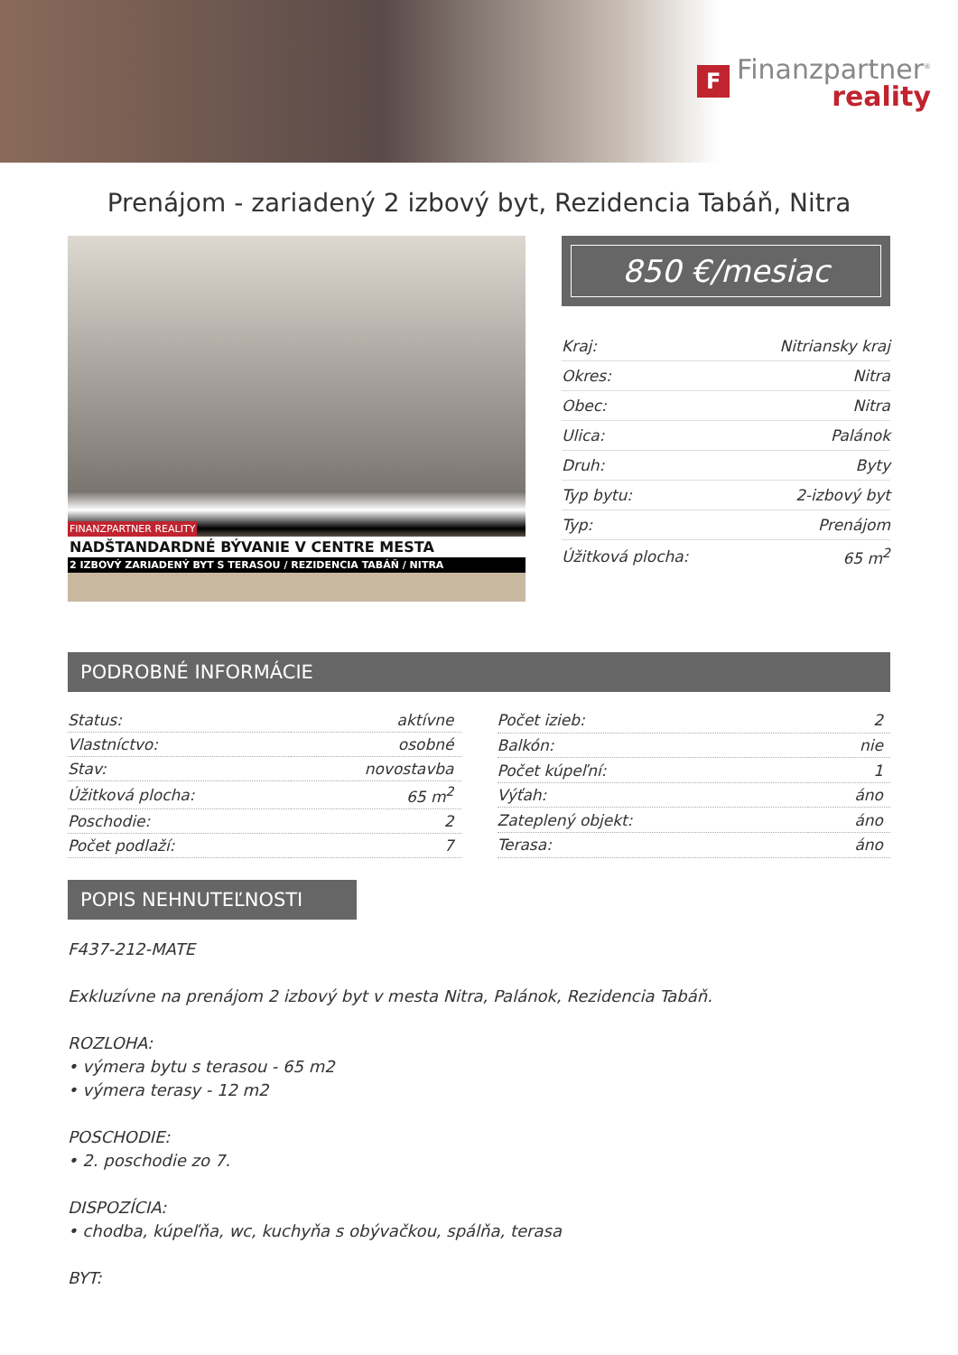F
Finanzpartner<sup>®</sup>
reality
Prenájom - zariadený 2 izbový byt, Rezidencia Tabáň, Nitra
FINANZPARTNER REALITY
NADŠTANDARDNÉ BÝVANIE V CENTRE MESTA
2 IZBOVÝ ZARIADENÝ BYT S TERASOU / REZIDENCIA TABÁŇ / NITRA
850 €/mesiac
| Kraj: | Nitriansky kraj |
| Okres: | Nitra |
| Obec: | Nitra |
| Ulica: | Palánok |
| Druh: | Byty |
| Typ bytu: | 2-izbový byt |
| Typ: | Prenájom |
| Úžitková plocha: | 65 m<sup>2</sup> |
PODROBNÉ INFORMÁCIE
| Status: | aktívne |
| Vlastníctvo: | osobné |
| Stav: | novostavba |
| Úžitková plocha: | 65 m<sup>2</sup> |
| Poschodie: | 2 |
| Počet podlaží: | 7 |
| Počet izieb: | 2 |
| Balkón: | nie |
| Počet kúpeľní: | 1 |
| Výťah: | áno |
| Zateplený objekt: | áno |
| Terasa: | áno |
POPIS NEHNUTEĽNOSTI
F437-212-MATE
Exkluzívne na prenájom 2 izbový byt v mesta Nitra, Palánok, Rezidencia Tabáň.
ROZLOHA:
• výmera bytu s terasou - 65 m2
• výmera terasy - 12 m2
POSCHODIE:
• 2. poschodie zo 7.
DISPOZÍCIA:
• chodba, kúpeľňa, wc, kuchyňa s obývačkou, spálňa, terasa
BYT: